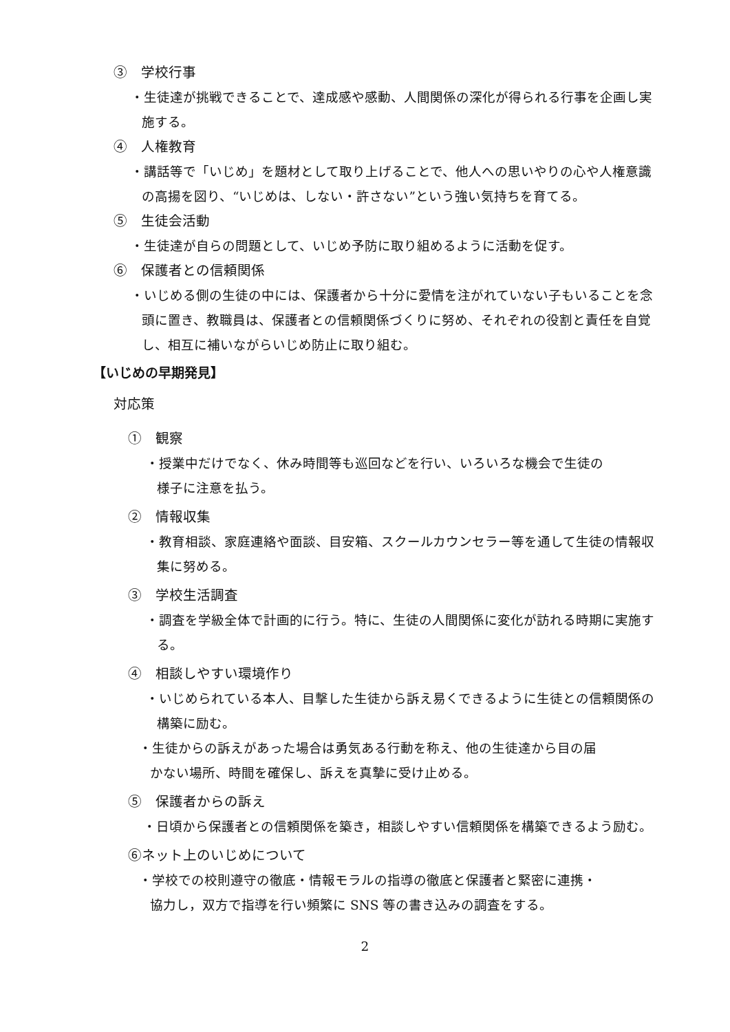③　学校行事
・生徒達が挑戦できることで、達成感や感動、人間関係の深化が得られる行事を企画し実施する。
④　人権教育
・講話等で「いじめ」を題材として取り上げることで、他人への思いやりの心や人権意識の高揚を図り、“いじめは、しない・許さない”という強い気持ちを育てる。
⑤　生徒会活動
・生徒達が自らの問題として、いじめ予防に取り組めるように活動を促す。
⑥　保護者との信頼関係
・いじめる側の生徒の中には、保護者から十分に愛情を注がれていない子もいることを念頭に置き、教職員は、保護者との信頼関係づくりに努め、それぞれの役割と責任を自覚し、相互に補いながらいじめ防止に取り組む。
【いじめの早期発見】
対応策
①　観察
・授業中だけでなく、休み時間等も巡回などを行い、いろいろな機会で生徒の
様子に注意を払う。
②　情報収集
・教育相談、家庭連絡や面談、目安箱、スクールカウンセラー等を通して生徒の情報収集に努める。
③　学校生活調査
・調査を学級全体で計画的に行う。特に、生徒の人間関係に変化が訪れる時期に実施する。
④　相談しやすい環境作り
・いじめられている本人、目撃した生徒から訴え易くできるように生徒との信頼関係の構築に励む。
・生徒からの訴えがあった場合は勇気ある行動を称え、他の生徒達から目の届
かない場所、時間を確保し、訴えを真摯に受け止める。
⑤　保護者からの訴え
・日頃から保護者との信頼関係を築き，相談しやすい信頼関係を構築できるよう励む。
⑥ネット上のいじめについて
・学校での校則遵守の徹底・情報モラルの指導の徹底と保護者と緊密に連携・
協力し，双方で指導を行い頻繁に SNS 等の書き込みの調査をする。
2